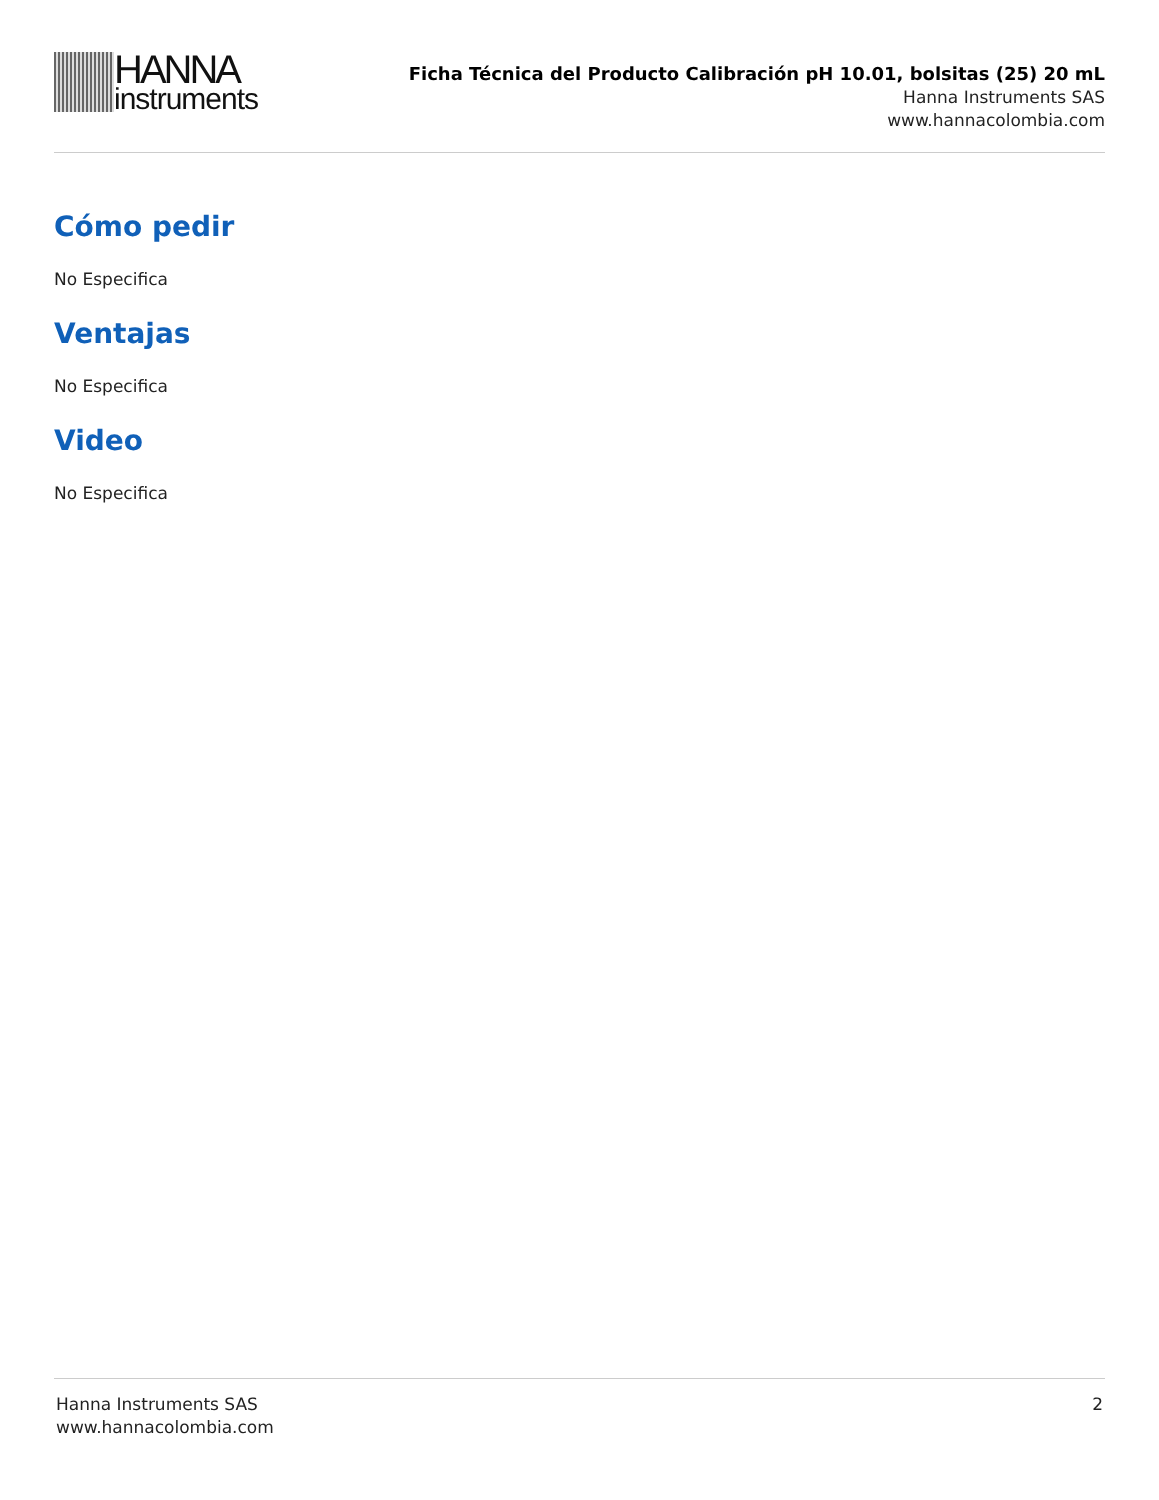HANNA
instruments
Ficha Técnica del Producto Calibración pH 10.01, bolsitas (25) 20 mL
Hanna Instruments SAS
www.hannacolombia.com
Cómo pedir
No Especifica
Ventajas
No Especifica
Video
No Especifica
Hanna Instruments SAS
www.hannacolombia.com
2